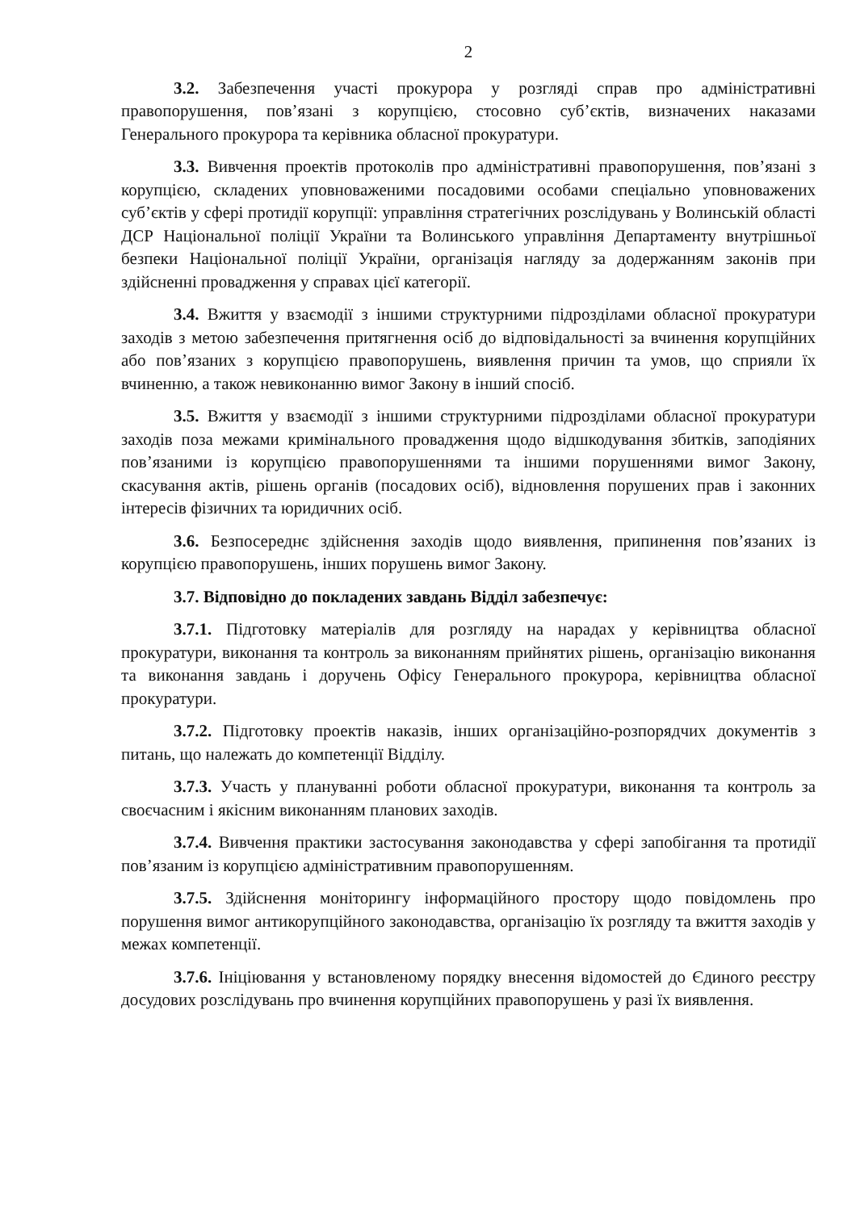2
3.2. Забезпечення участі прокурора у розгляді справ про адміністративні правопорушення, пов’язані з корупцією, стосовно суб’єктів, визначених наказами Генерального прокурора та керівника обласної прокуратури.
3.3. Вивчення проектів протоколів про адміністративні правопорушення, пов’язані з корупцією, складених уповноваженими посадовими особами спеціально уповноважених суб’єктів у сфері протидії корупції: управління стратегічних розслідувань у Волинській області ДСР Національної поліції України та Волинського управління Департаменту внутрішньої безпеки Національної поліції України, організація нагляду за додержанням законів при здійсненні провадження у справах цієї категорії.
3.4. Вжиття у взаємодії з іншими структурними підрозділами обласної прокуратури заходів з метою забезпечення притягнення осіб до відповідальності за вчинення корупційних або пов’язаних з корупцією правопорушень, виявлення причин та умов, що сприяли їх вчиненню, а також невиконанню вимог Закону в інший спосіб.
3.5. Вжиття у взаємодії з іншими структурними підрозділами обласної прокуратури заходів поза межами кримінального провадження щодо відшкодування збитків, заподіяних пов’язаними із корупцією правопорушеннями та іншими порушеннями вимог Закону, скасування актів, рішень органів (посадових осіб), відновлення порушених прав і законних інтересів фізичних та юридичних осіб.
3.6. Безпосереднє здійснення заходів щодо виявлення, припинення пов’язаних із корупцією правопорушень, інших порушень вимог Закону.
3.7. Відповідно до покладених завдань Відділ забезпечує:
3.7.1. Підготовку матеріалів для розгляду на нарадах у керівництва обласної прокуратури, виконання та контроль за виконанням прийнятих рішень, організацію виконання та виконання завдань і доручень Офісу Генерального прокурора, керівництва обласної прокуратури.
3.7.2. Підготовку проектів наказів, інших організаційно-розпорядчих документів з питань, що належать до компетенції Відділу.
3.7.3. Участь у плануванні роботи обласної прокуратури, виконання та контроль за своєчасним і якісним виконанням планових заходів.
3.7.4. Вивчення практики застосування законодавства у сфері запобігання та протидії пов’язаним із корупцією адміністративним правопорушенням.
3.7.5. Здійснення моніторингу інформаційного простору щодо повідомлень про порушення вимог антикорупційного законодавства, організацію їх розгляду та вжиття заходів у межах компетенції.
3.7.6. Ініціювання у встановленому порядку внесення відомостей до Єдиного реєстру досудових розслідувань про вчинення корупційних правопорушень у разі їх виявлення.